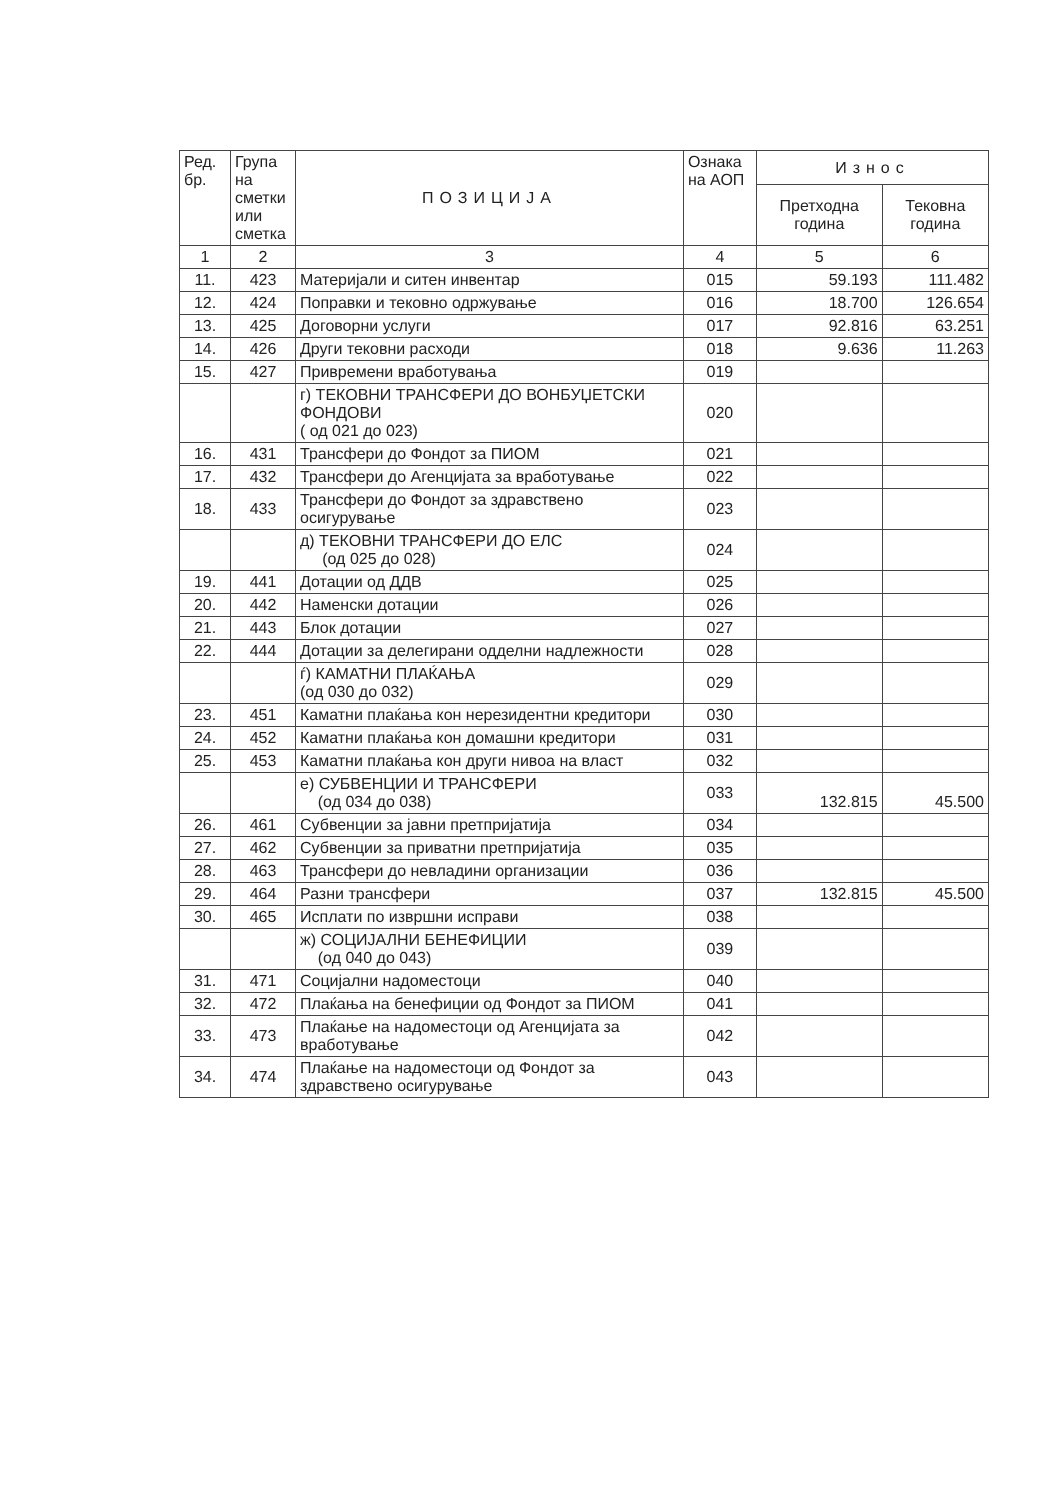| Ред. бр. | Група на сметки или сметка | ПОЗИЦИЈА | Ознака на АОП | Износ | |
| --- | --- | --- | --- | --- | --- |
| | | | | Претходна година | Тековна година |
| 1 | 2 | 3 | 4 | 5 | 6 |
| 11. | 423 | Материјали и ситен инвентар | 015 | 59.193 | 111.482 |
| 12. | 424 | Поправки и тековно одржување | 016 | 18.700 | 126.654 |
| 13. | 425 | Договорни услуги | 017 | 92.816 | 63.251 |
| 14. | 426 | Други тековни расходи | 018 | 9.636 | 11.263 |
| 15. | 427 | Привремени вработувања | 019 | | |
| | | г) ТЕКОВНИ ТРАНСФЕРИ ДО ВОНБУЏЕТСКИ ФОНДОВИ ( од 021 до 023) | 020 | | |
| 16. | 431 | Трансфери до Фондот за ПИОМ | 021 | | |
| 17. | 432 | Трансфери до Агенцијата за вработување | 022 | | |
| 18. | 433 | Трансфери до Фондот за здравствено осигурување | 023 | | |
| | | д) ТЕКОВНИ ТРАНСФЕРИ ДО ЕЛС (од 025 до 028) | 024 | | |
| 19. | 441 | Дотации од ДДВ | 025 | | |
| 20. | 442 | Наменски дотации | 026 | | |
| 21. | 443 | Блок дотации | 027 | | |
| 22. | 444 | Дотации за делегирани одделни надлежности | 028 | | |
| | | ѓ) КАМАТНИ ПЛАЌАЊА (од 030 до 032) | 029 | | |
| 23. | 451 | Каматни плаќања кон нерезидентни кредитори | 030 | | |
| 24. | 452 | Каматни плаќања кон домашни кредитори | 031 | | |
| 25. | 453 | Каматни плаќања кон други нивоа на власт | 032 | | |
| | | е) СУБВЕНЦИИ И ТРАНСФЕРИ (од 034 до 038) | 033 | 132.815 | 45.500 |
| 26. | 461 | Субвенции за јавни претпријатија | 034 | | |
| 27. | 462 | Субвенции за приватни претпријатија | 035 | | |
| 28. | 463 | Трансфери до невладини организации | 036 | | |
| 29. | 464 | Разни трансфери | 037 | 132.815 | 45.500 |
| 30. | 465 | Исплати по извршни исправи | 038 | | |
| | | ж) СОЦИЈАЛНИ БЕНЕФИЦИИ (од 040 до 043) | 039 | | |
| 31. | 471 | Социјални надоместоци | 040 | | |
| 32. | 472 | Плаќања на бенефиции од Фондот за ПИОМ | 041 | | |
| 33. | 473 | Плаќање на надоместоци од Агенцијата за вработување | 042 | | |
| 34. | 474 | Плаќање на надоместоци од Фондот за здравствено осигурување | 043 | | |